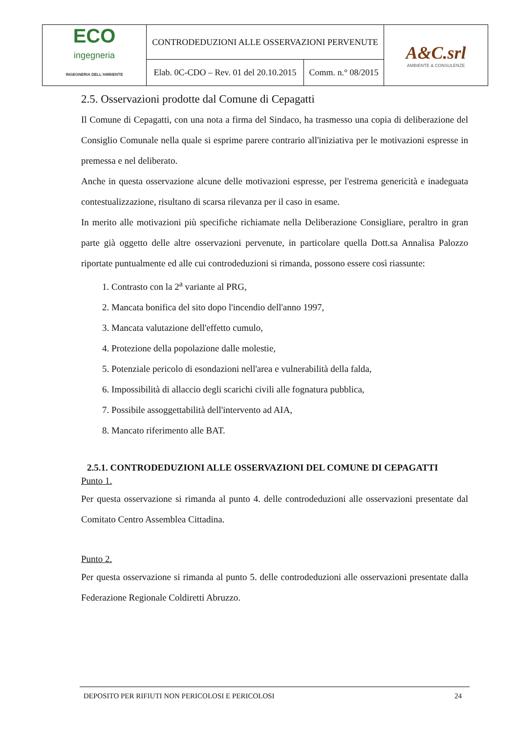| ECO ingegneria INGEGNERIA DELL'AMBIENTE | CONTRODEDUZIONI ALLE OSSERVAZIONI PERVENUTE | | A&C.srl AMBIENTE & CONSULENZE |
| | Elab. 0C-CDO – Rev. 01 del 20.10.2015 | Comm. n.° 08/2015 | |
2.5. Osservazioni prodotte dal Comune di Cepagatti
Il Comune di Cepagatti, con una nota a firma del Sindaco, ha trasmesso una copia di deliberazione del Consiglio Comunale nella quale si esprime parere contrario all'iniziativa per le motivazioni espresse in premessa e nel deliberato.
Anche in questa osservazione alcune delle motivazioni espresse, per l'estrema genericità e inadeguata contestualizzazione, risultano di scarsa rilevanza per il caso in esame.
In merito alle motivazioni più specifiche richiamate nella Deliberazione Consigliare, peraltro in gran parte già oggetto delle altre osservazioni pervenute, in particolare quella Dott.sa Annalisa Palozzo riportate puntualmente ed alle cui controdeduzioni si rimanda, possono essere così riassunte:
1. Contrasto con la 2<sup>a</sup> variante al PRG,
2. Mancata bonifica del sito dopo l'incendio dell'anno 1997,
3. Mancata valutazione dell'effetto cumulo,
4. Protezione della popolazione dalle molestie,
5. Potenziale pericolo di esondazioni nell'area e vulnerabilità della falda,
6. Impossibilità di allaccio degli scarichi civili alle fognatura pubblica,
7. Possibile assoggettabilità dell'intervento ad AIA,
8. Mancato riferimento alle BAT.
2.5.1. CONTRODEDUZIONI ALLE OSSERVAZIONI DEL COMUNE DI CEPAGATTI
Punto 1.
Per questa osservazione si rimanda al punto 4. delle controdeduzioni alle osservazioni presentate dal Comitato Centro Assemblea Cittadina.
Punto 2.
Per questa osservazione si rimanda al punto 5. delle controdeduzioni alle osservazioni presentate dalla Federazione Regionale Coldiretti Abruzzo.
DEPOSITO PER RIFIUTI NON PERICOLOSI E PERICOLOSI 24